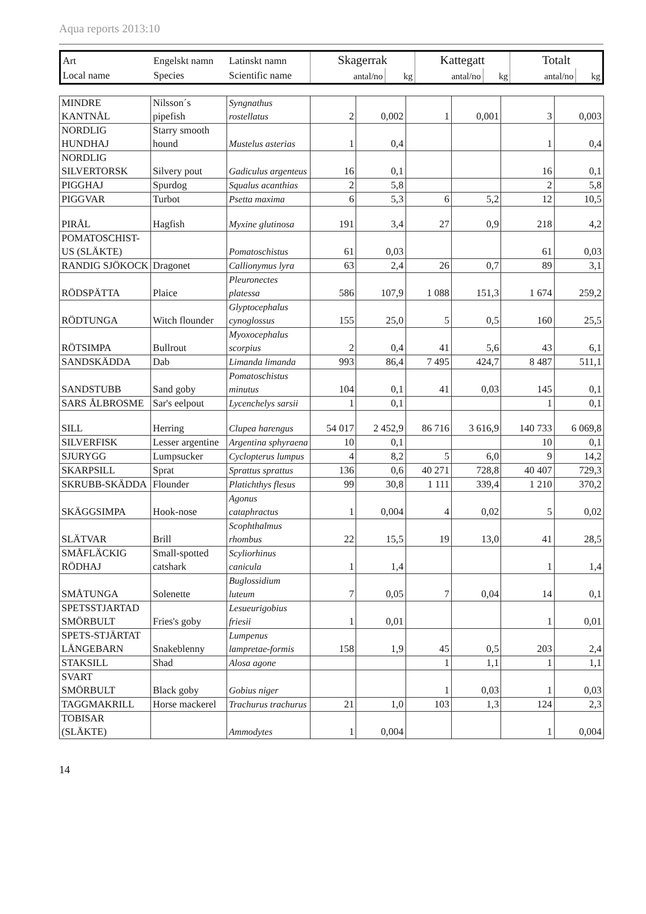Aqua reports 2013:10
| Art | Engelskt namn | Latinskt namn | Skagerrak | | Kattegatt | | Totalt | |
| Local name | Species | Scientific name | antal/no | kg | antal/no | kg | antal/no | kg |
| MINDRE KANTNÅL | Nilsson´s pipefish | Syngnathus rostellatus | 2 | 0,002 | 1 | 0,001 | 3 | 0,003 |
| NORDLIG HUNDHAJ | Starry smooth hound | Mustelus asterias | 1 | 0,4 | | | 1 | 0,4 |
| NORDLIG SILVERTORSK | Silvery pout | Gadiculus argenteus | 16 | 0,1 | | | 16 | 0,1 |
| PIGGHAJ | Spurdog | Squalus acanthias | 2 | 5,8 | | | 2 | 5,8 |
| PIGGVAR | Turbot | Psetta maxima | 6 | 5,3 | 6 | 5,2 | 12 | 10,5 |
| PIRÅL | Hagfish | Myxine glutinosa | 191 | 3,4 | 27 | 0,9 | 218 | 4,2 |
| POMATOSCHIST-US (SLÄKTE) | | Pomatoschistus | 61 | 0,03 | | | 61 | 0,03 |
| RANDIG SJÖKOCK | Dragonet | Callionymus lyra | 63 | 2,4 | 26 | 0,7 | 89 | 3,1 |
| RÖDSPÄTTA | Plaice | Pleuronectes platessa | 586 | 107,9 | 1 088 | 151,3 | 1 674 | 259,2 |
| RÖDTUNGA | Witch flounder | Glyptocephalus cynoglossus | 155 | 25,0 | 5 | 0,5 | 160 | 25,5 |
| RÖTSIMPA | Bullrout | Myoxocephalus scorpius | 2 | 0,4 | 41 | 5,6 | 43 | 6,1 |
| SANDSKÄDDA | Dab | Limanda limanda | 993 | 86,4 | 7 495 | 424,7 | 8 487 | 511,1 |
| SANDSTUBB | Sand goby | Pomatoschistus minutus | 104 | 0,1 | 41 | 0,03 | 145 | 0,1 |
| SARS ÅLBROSME | Sar's eelpout | Lycenchelys sarsii | 1 | 0,1 | | | 1 | 0,1 |
| SILL | Herring | Clupea harengus | 54 017 | 2 452,9 | 86 716 | 3 616,9 | 140 733 | 6 069,8 |
| SILVERFISK | Lesser argentine | Argentina sphyraena | 10 | 0,1 | | | 10 | 0,1 |
| SJURYGG | Lumpsucker | Cyclopterus lumpus | 4 | 8,2 | 5 | 6,0 | 9 | 14,2 |
| SKARPSILL | Sprat | Sprattus sprattus | 136 | 0,6 | 40 271 | 728,8 | 40 407 | 729,3 |
| SKRUBB-SKÄDDA | Flounder | Platichthys flesus | 99 | 30,8 | 1 111 | 339,4 | 1 210 | 370,2 |
| SKÄGGSIMPA | Hook-nose | Agonus cataphractus | 1 | 0,004 | 4 | 0,02 | 5 | 0,02 |
| SLÄTVAR | Brill | Scophthalmus rhombus | 22 | 15,5 | 19 | 13,0 | 41 | 28,5 |
| SMÅFLÄCKIG RÖDHAJ | Small-spotted catshark | Scyliorhinus canicula | 1 | 1,4 | | | 1 | 1,4 |
| SMÅTUNGA | Solenette | Buglossidium luteum | 7 | 0,05 | 7 | 0,04 | 14 | 0,1 |
| SPETSSTJARTAD SMÖRBULT | Fries's goby | Lesueurigobius friesii | 1 | 0,01 | | | 1 | 0,01 |
| SPETS-STJÄRTAT LÅNGEBARN | Snakeblenny | Lumpenus lampretae-formis | 158 | 1,9 | 45 | 0,5 | 203 | 2,4 |
| STAKSILL | Shad | Alosa agone | | | 1 | 1,1 | 1 | 1,1 |
| SVART SMÖRBULT | Black goby | Gobius niger | | | 1 | 0,03 | 1 | 0,03 |
| TAGGMAKRILL | Horse mackerel | Trachurus trachurus | 21 | 1,0 | 103 | 1,3 | 124 | 2,3 |
| TOBISAR (SLÄKTE) | | Ammodytes | 1 | 0,004 | | | 1 | 0,004 |
14